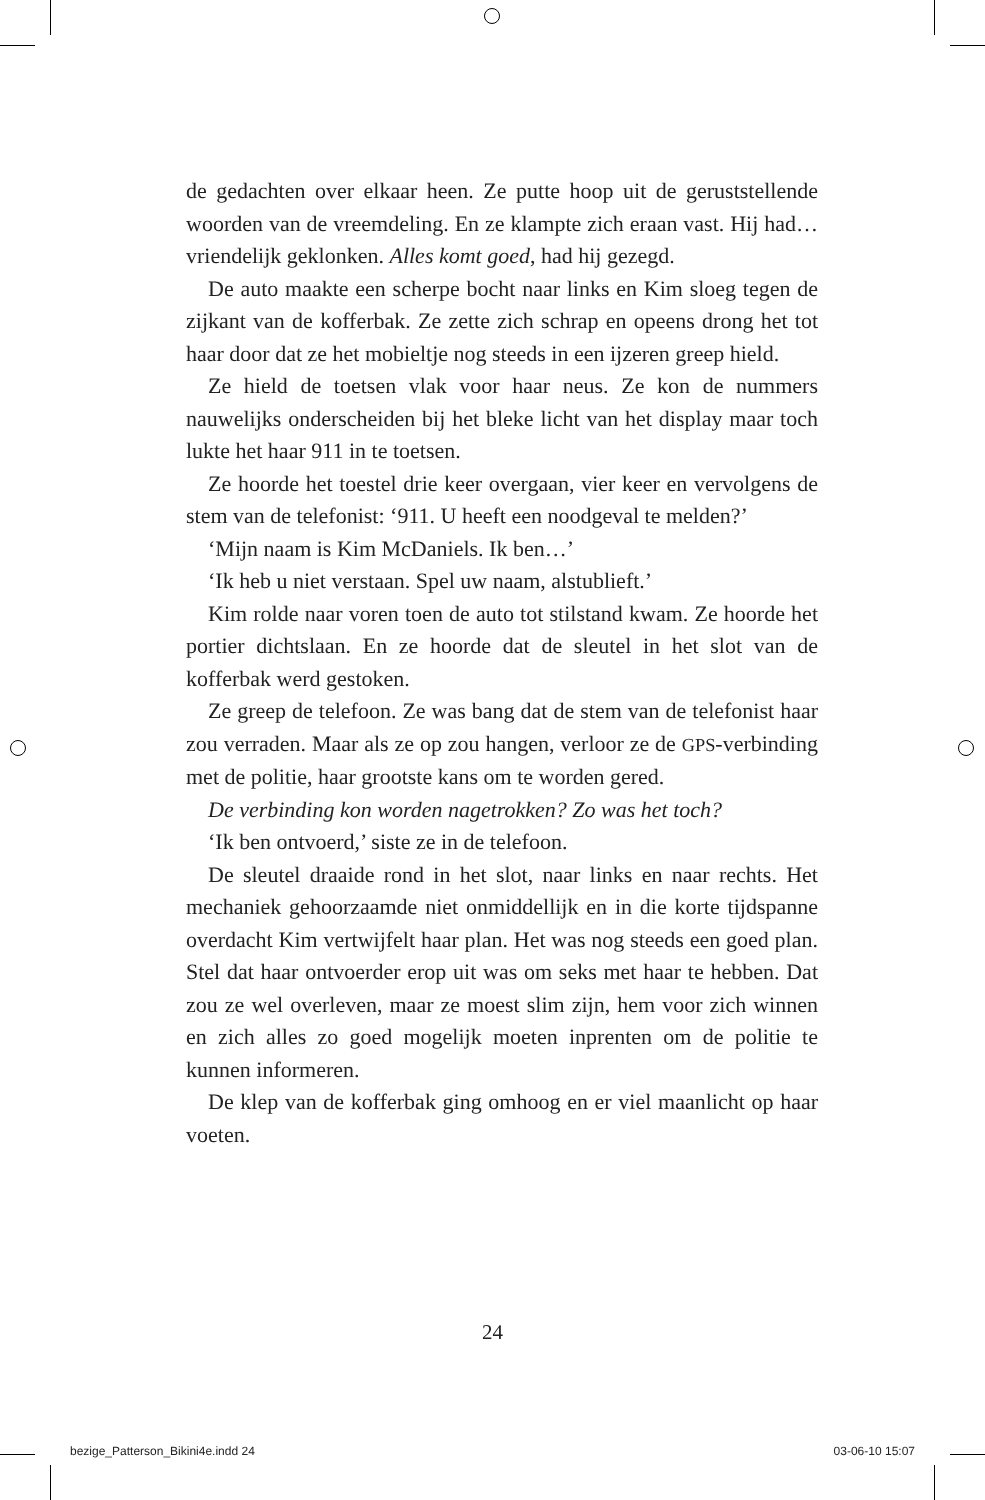de gedachten over elkaar heen. Ze putte hoop uit de geruststellende woorden van de vreemdeling. En ze klampte zich eraan vast. Hij had… vriendelijk geklonken. Alles komt goed, had hij gezegd.
De auto maakte een scherpe bocht naar links en Kim sloeg tegen de zijkant van de kofferbak. Ze zette zich schrap en opeens drong het tot haar door dat ze het mobieltje nog steeds in een ijzeren greep hield.
Ze hield de toetsen vlak voor haar neus. Ze kon de nummers nauwelijks onderscheiden bij het bleke licht van het display maar toch lukte het haar 911 in te toetsen.
Ze hoorde het toestel drie keer overgaan, vier keer en vervolgens de stem van de telefonist: ‘911. U heeft een noodgeval te melden?’
‘Mijn naam is Kim McDaniels. Ik ben…’
‘Ik heb u niet verstaan. Spel uw naam, alstublieft.’
Kim rolde naar voren toen de auto tot stilstand kwam. Ze hoorde het portier dichtslaan. En ze hoorde dat de sleutel in het slot van de kofferbak werd gestoken.
Ze greep de telefoon. Ze was bang dat de stem van de telefonist haar zou verraden. Maar als ze op zou hangen, verloor ze de GPS-verbinding met de politie, haar grootste kans om te worden gered.
De verbinding kon worden nagetrokken? Zo was het toch?
‘Ik ben ontvoerd,’ siste ze in de telefoon.
De sleutel draaide rond in het slot, naar links en naar rechts. Het mechaniek gehoorzaamde niet onmiddellijk en in die korte tijdspanne overdacht Kim vertwijfelt haar plan. Het was nog steeds een goed plan. Stel dat haar ontvoerder erop uit was om seks met haar te hebben. Dat zou ze wel overleven, maar ze moest slim zijn, hem voor zich winnen en zich alles zo goed mogelijk moeten inprenten om de politie te kunnen informeren.
De klep van de kofferbak ging omhoog en er viel maanlicht op haar voeten.
24
bezige_Patterson_Bikini4e.indd 24 03-06-10 15:07